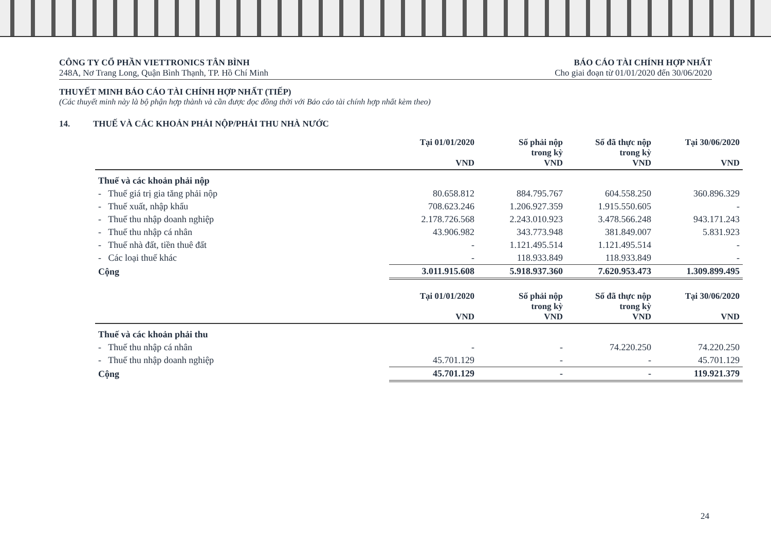CÔNG TY CỔ PHẦN VIETTRONICS TÂN BÌNH
248A, Nơ Trang Long, Quận Bình Thạnh, TP. Hồ Chí Minh
BÁO CÁO TÀI CHÍNH HỢP NHẤT
Cho giai đoạn từ 01/01/2020 đến 30/06/2020
THUYẾT MINH BÁO CÁO TÀI CHÍNH HỢP NHẤT (TIẾP)
(Các thuyết minh này là bộ phận hợp thành và cần được đọc đồng thời với Báo cáo tài chính hợp nhất kèm theo)
14. THUẾ VÀ CÁC KHOẢN PHẢI NỘP/PHẢI THU NHÀ NƯỚC
| | Tại 01/01/2020 VND | Số phải nộp trong kỳ VND | Số đã thực nộp trong kỳ VND | Tại 30/06/2020 VND |
| --- | --- | --- | --- | --- |
| Thuế và các khoản phải nộp | | | | |
| - Thuế giá trị gia tăng phải nộp | 80.658.812 | 884.795.767 | 604.558.250 | 360.896.329 |
| - Thuế xuất, nhập khẩu | 708.623.246 | 1.206.927.359 | 1.915.550.605 | - |
| - Thuế thu nhập doanh nghiệp | 2.178.726.568 | 2.243.010.923 | 3.478.566.248 | 943.171.243 |
| - Thuế thu nhập cá nhân | 43.906.982 | 343.773.948 | 381.849.007 | 5.831.923 |
| - Thuế nhà đất, tiền thuê đất | - | 1.121.495.514 | 1.121.495.514 | - |
| - Các loại thuế khác | - | 118.933.849 | 118.933.849 | - |
| Cộng | 3.011.915.608 | 5.918.937.360 | 7.620.953.473 | 1.309.899.495 |
| | Tại 01/01/2020 VND | Số phải nộp trong kỳ VND | Số đã thực nộp trong kỳ VND | Tại 30/06/2020 VND |
| Thuế và các khoản phải thu | | | | |
| - Thuế thu nhập cá nhân | - | - | 74.220.250 | 74.220.250 |
| - Thuế thu nhập doanh nghiệp | 45.701.129 | - | - | 45.701.129 |
| Cộng | 45.701.129 | - | - | 119.921.379 |
24